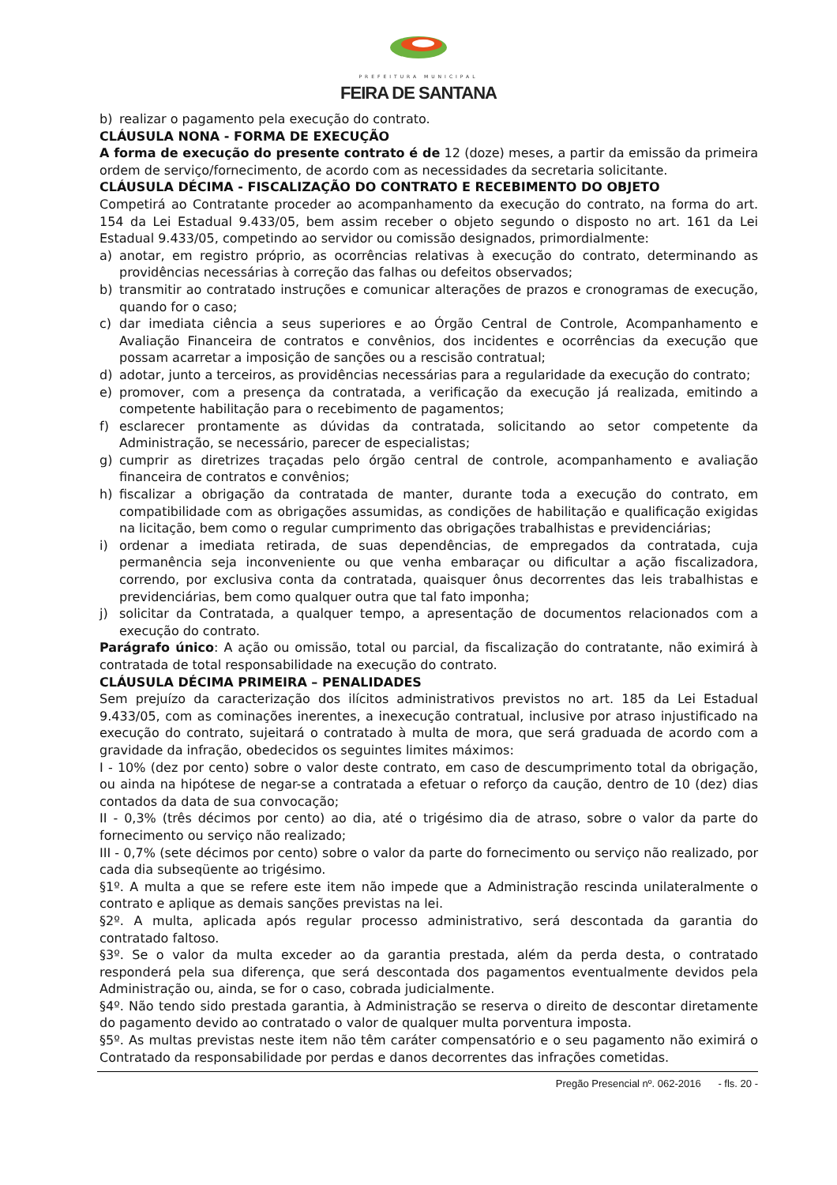PREFEITURA MUNICIPAL
FEIRA DE SANTANA
b) realizar o pagamento pela execução do contrato.
CLÁUSULA NONA - FORMA DE EXECUÇÃO
A forma de execução do presente contrato é de 12 (doze) meses, a partir da emissão da primeira ordem de serviço/fornecimento, de acordo com as necessidades da secretaria solicitante.
CLÁUSULA DÉCIMA - FISCALIZAÇÃO DO CONTRATO E RECEBIMENTO DO OBJETO
Competirá ao Contratante proceder ao acompanhamento da execução do contrato, na forma do art. 154 da Lei Estadual 9.433/05, bem assim receber o objeto segundo o disposto no art. 161 da Lei Estadual 9.433/05, competindo ao servidor ou comissão designados, primordialmente:
a) anotar, em registro próprio, as ocorrências relativas à execução do contrato, determinando as providências necessárias à correção das falhas ou defeitos observados;
b) transmitir ao contratado instruções e comunicar alterações de prazos e cronogramas de execução, quando for o caso;
c) dar imediata ciência a seus superiores e ao Órgão Central de Controle, Acompanhamento e Avaliação Financeira de contratos e convênios, dos incidentes e ocorrências da execução que possam acarretar a imposição de sanções ou a rescisão contratual;
d) adotar, junto a terceiros, as providências necessárias para a regularidade da execução do contrato;
e) promover, com a presença da contratada, a verificação da execução já realizada, emitindo a competente habilitação para o recebimento de pagamentos;
f) esclarecer prontamente as dúvidas da contratada, solicitando ao setor competente da Administração, se necessário, parecer de especialistas;
g) cumprir as diretrizes traçadas pelo órgão central de controle, acompanhamento e avaliação financeira de contratos e convênios;
h) fiscalizar a obrigação da contratada de manter, durante toda a execução do contrato, em compatibilidade com as obrigações assumidas, as condições de habilitação e qualificação exigidas na licitação, bem como o regular cumprimento das obrigações trabalhistas e previdenciárias;
i) ordenar a imediata retirada, de suas dependências, de empregados da contratada, cuja permanência seja inconveniente ou que venha embaraçar ou dificultar a ação fiscalizadora, correndo, por exclusiva conta da contratada, quaisquer ônus decorrentes das leis trabalhistas e previdenciárias, bem como qualquer outra que tal fato imponha;
j) solicitar da Contratada, a qualquer tempo, a apresentação de documentos relacionados com a execução do contrato.
Parágrafo único: A ação ou omissão, total ou parcial, da fiscalização do contratante, não eximirá à contratada de total responsabilidade na execução do contrato.
CLÁUSULA DÉCIMA PRIMEIRA – PENALIDADES
Sem prejuízo da caracterização dos ilícitos administrativos previstos no art. 185 da Lei Estadual 9.433/05, com as cominações inerentes, a inexecução contratual, inclusive por atraso injustificado na execução do contrato, sujeitará o contratado à multa de mora, que será graduada de acordo com a gravidade da infração, obedecidos os seguintes limites máximos:
I - 10% (dez por cento) sobre o valor deste contrato, em caso de descumprimento total da obrigação, ou ainda na hipótese de negar-se a contratada a efetuar o reforço da caução, dentro de 10 (dez) dias contados da data de sua convocação;
II - 0,3% (três décimos por cento) ao dia, até o trigésimo dia de atraso, sobre o valor da parte do fornecimento ou serviço não realizado;
III - 0,7% (sete décimos por cento) sobre o valor da parte do fornecimento ou serviço não realizado, por cada dia subseqüente ao trigésimo.
§1º. A multa a que se refere este item não impede que a Administração rescinda unilateralmente o contrato e aplique as demais sanções previstas na lei.
§2º. A multa, aplicada após regular processo administrativo, será descontada da garantia do contratado faltoso.
§3º. Se o valor da multa exceder ao da garantia prestada, além da perda desta, o contratado responderá pela sua diferença, que será descontada dos pagamentos eventualmente devidos pela Administração ou, ainda, se for o caso, cobrada judicialmente.
§4º. Não tendo sido prestada garantia, à Administração se reserva o direito de descontar diretamente do pagamento devido ao contratado o valor de qualquer multa porventura imposta.
§5º. As multas previstas neste item não têm caráter compensatório e o seu pagamento não eximirá o Contratado da responsabilidade por perdas e danos decorrentes das infrações cometidas.
Pregão Presencial nº. 062-2016 - fls. 20 -